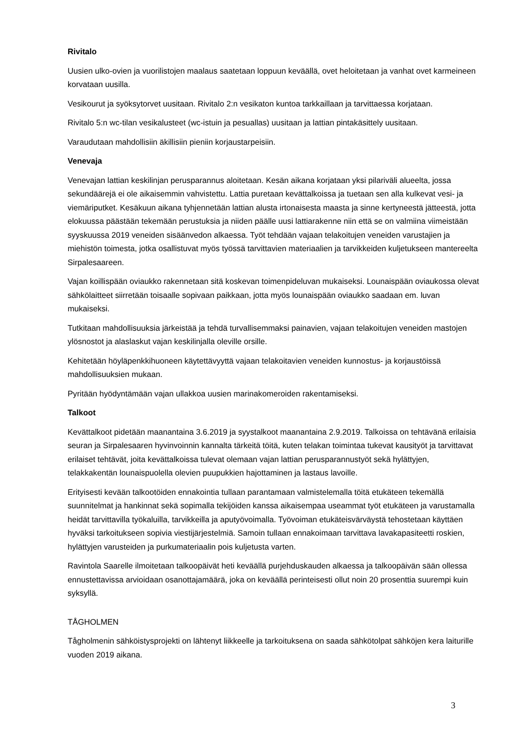Rivitalo
Uusien ulko-ovien ja vuorilistojen maalaus saatetaan loppuun keväällä, ovet heloitetaan ja vanhat ovet karmeineen korvataan uusilla.
Vesikourut ja syöksytorvet uusitaan. Rivitalo 2:n vesikaton kuntoa tarkkaillaan ja tarvittaessa korjataan.
Rivitalo 5:n wc-tilan vesikalusteet (wc-istuin ja pesuallas) uusitaan ja lattian pintakäsittely uusitaan.
Varaudutaan mahdollisiin äkillisiin pieniin korjaustarpeisiin.
Venevaja
Venevajan lattian keskilinjan perusparannus aloitetaan. Kesän aikana korjataan yksi pilariväli alueelta, jossa sekundäärejä ei ole aikaisemmin vahvistettu. Lattia puretaan kevättalkoissa ja tuetaan sen alla kulkevat vesi- ja viemäriputket. Kesäkuun aikana tyhjennetään lattian alusta irtonaisesta maasta ja sinne kertyneestä jätteestä, jotta elokuussa päästään tekemään perustuksia ja niiden päälle uusi lattiarakenne niin että se on valmiina viimeistään syyskuussa 2019 veneiden sisäänvedon alkaessa. Työt tehdään vajaan telakoitujen veneiden varustajien ja miehistön toimesta, jotka osallistuvat myös työssä tarvittavien materiaalien ja tarvikkeiden kuljetukseen mantereelta Sirpalesaareen.
Vajan koillispään oviaukko rakennetaan sitä koskevan toimenpideluvan mukaiseksi. Lounaispään oviaukossa olevat sähkölaitteet siirretään toisaalle sopivaan paikkaan, jotta myös lounaispään oviaukko saadaan em. luvan mukaiseksi.
Tutkitaan mahdollisuuksia järkeistää ja tehdä turvallisemmaksi painavien, vajaan telakoitujen veneiden mastojen ylösnostot ja alaslaskut vajan keskilinjalla oleville orsille.
Kehitetään höyläpenkkihuoneen käytettävyyttä vajaan telakoitavien veneiden kunnostus- ja korjaustöissä mahdollisuuksien mukaan.
Pyritään hyödyntämään vajan ullakkoa uusien marinakomeroiden rakentamiseksi.
Talkoot
Kevättalkoot pidetään maanantaina 3.6.2019 ja syystalkoot maanantaina 2.9.2019. Talkoissa on tehtävänä erilaisia seuran ja Sirpalesaaren hyvinvoinnin kannalta tärkeitä töitä, kuten telakan toimintaa tukevat kausityöt ja tarvittavat erilaiset tehtävät, joita kevättalkoissa tulevat olemaan vajan lattian perusparannustyöt sekä hylättyjen, telakkakentän lounaispuolella olevien puupukkien hajottaminen ja lastaus lavoille.
Erityisesti kevään talkootöiden ennakointia tullaan parantamaan valmistelemalla töitä etukäteen tekemällä suunnitelmat ja hankinnat sekä sopimalla tekijöiden kanssa aikaisempaa useammat työt etukäteen ja varustamalla heidät tarvittavilla työkaluilla, tarvikkeilla ja aputyövoimalla. Työvoiman etukäteisvärväystä tehostetaan käyttäen hyväksi tarkoitukseen sopivia viestijärjestelmiä. Samoin tullaan ennakoimaan tarvittava lavakapasiteetti roskien, hylättyjen varusteiden ja purkumateriaalin pois kuljetusta varten.
Ravintola Saarelle ilmoitetaan talkoopäivät heti keväällä purjehduskauden alkaessa ja talkoopäivän sään ollessa ennustettavissa arvioidaan osanottajamäärä, joka on keväällä perinteisesti ollut noin 20 prosenttia suurempi kuin syksyllä.
TÅGHOLMEN
Tågholmenin sähköistysprojekti on lähtenyt liikkeelle ja tarkoituksena on saada sähkötolpat sähköjen kera laiturille vuoden 2019 aikana.
3